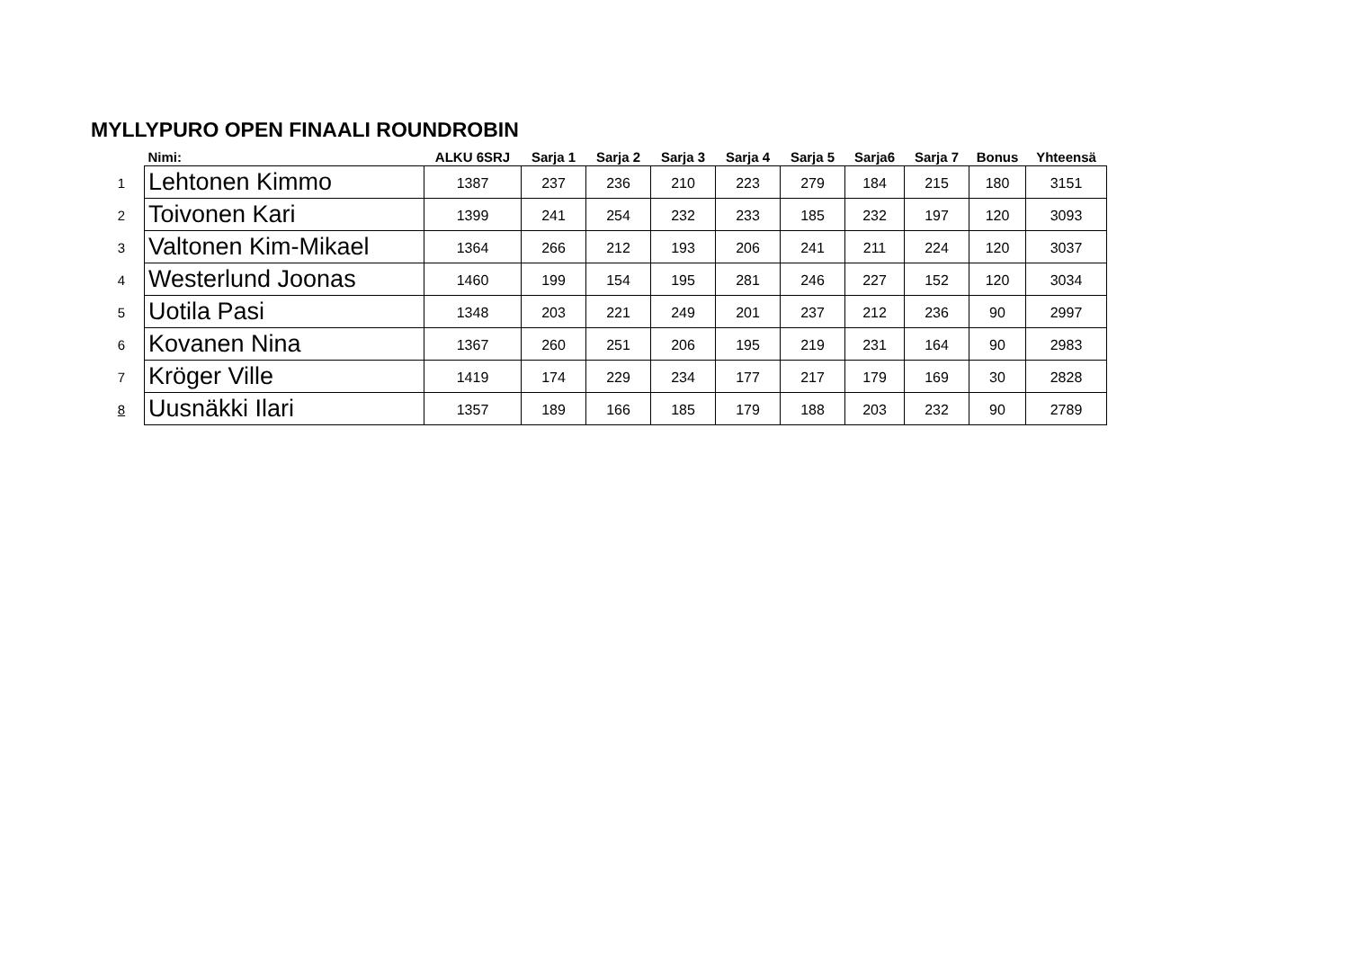MYLLYPURO OPEN FINAALI ROUNDROBIN
| | Nimi: | ALKU 6SRJ | Sarja 1 | Sarja 2 | Sarja 3 | Sarja 4 | Sarja 5 | Sarja6 | Sarja 7 | Bonus | Yhteensä |
| --- | --- | --- | --- | --- | --- | --- | --- | --- | --- | --- | --- |
| 1 | Lehtonen Kimmo | 1387 | 237 | 236 | 210 | 223 | 279 | 184 | 215 | 180 | 3151 |
| 2 | Toivonen Kari | 1399 | 241 | 254 | 232 | 233 | 185 | 232 | 197 | 120 | 3093 |
| 3 | Valtonen Kim-Mikael | 1364 | 266 | 212 | 193 | 206 | 241 | 211 | 224 | 120 | 3037 |
| 4 | Westerlund Joonas | 1460 | 199 | 154 | 195 | 281 | 246 | 227 | 152 | 120 | 3034 |
| 5 | Uotila Pasi | 1348 | 203 | 221 | 249 | 201 | 237 | 212 | 236 | 90 | 2997 |
| 6 | Kovanen Nina | 1367 | 260 | 251 | 206 | 195 | 219 | 231 | 164 | 90 | 2983 |
| 7 | Kröger Ville | 1419 | 174 | 229 | 234 | 177 | 217 | 179 | 169 | 30 | 2828 |
| 8 | Uusnäkki Ilari | 1357 | 189 | 166 | 185 | 179 | 188 | 203 | 232 | 90 | 2789 |